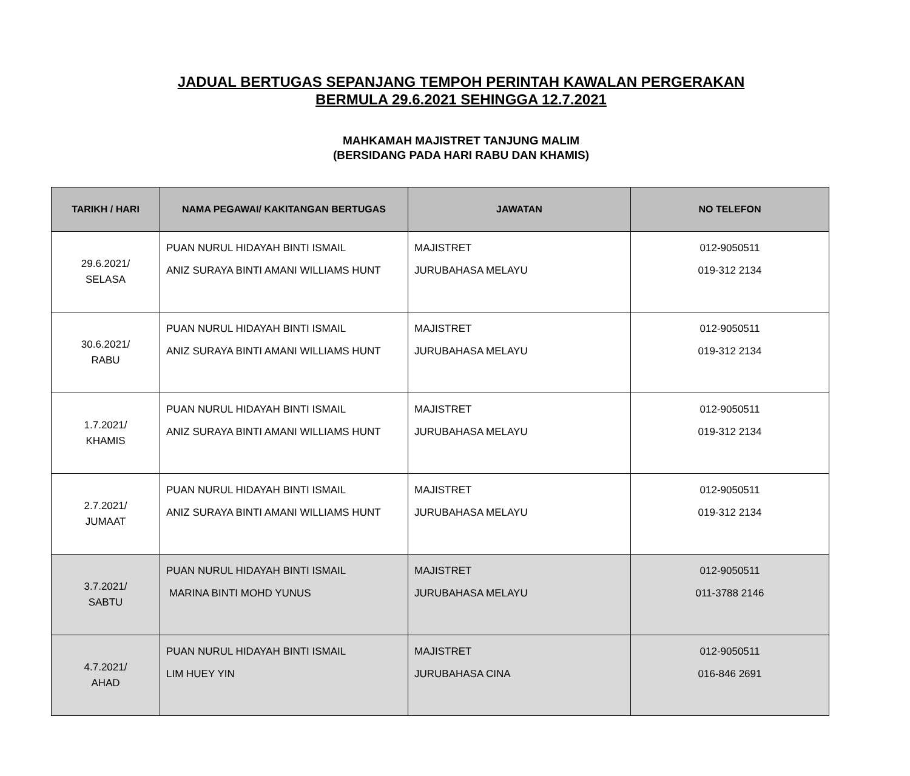JADUAL BERTUGAS SEPANJANG TEMPOH PERINTAH KAWALAN PERGERAKAN
BERMULA 29.6.2021 SEHINGGA 12.7.2021
MAHKAMAH MAJISTRET TANJUNG MALIM
(BERSIDANG PADA HARI RABU DAN KHAMIS)
| TARIKH / HARI | NAMA PEGAWAI/ KAKITANGAN BERTUGAS | JAWATAN | NO TELEFON |
| --- | --- | --- | --- |
| 29.6.2021/ SELASA | PUAN NURUL HIDAYAH BINTI ISMAIL ANIZ SURAYA BINTI AMANI WILLIAMS HUNT | MAJISTRET JURUBAHASA MELAYU | 012-9050511 019-312 2134 |
| 30.6.2021/ RABU | PUAN NURUL HIDAYAH BINTI ISMAIL ANIZ SURAYA BINTI AMANI WILLIAMS HUNT | MAJISTRET JURUBAHASA MELAYU | 012-9050511 019-312 2134 |
| 1.7.2021/ KHAMIS | PUAN NURUL HIDAYAH BINTI ISMAIL ANIZ SURAYA BINTI AMANI WILLIAMS HUNT | MAJISTRET JURUBAHASA MELAYU | 012-9050511 019-312 2134 |
| 2.7.2021/ JUMAAT | PUAN NURUL HIDAYAH BINTI ISMAIL ANIZ SURAYA BINTI AMANI WILLIAMS HUNT | MAJISTRET JURUBAHASA MELAYU | 012-9050511 019-312 2134 |
| 3.7.2021/ SABTU | PUAN NURUL HIDAYAH BINTI ISMAIL MARINA BINTI MOHD YUNUS | MAJISTRET JURUBAHASA MELAYU | 012-9050511 011-3788 2146 |
| 4.7.2021/ AHAD | PUAN NURUL HIDAYAH BINTI ISMAIL LIM HUEY YIN | MAJISTRET JURUBAHASA CINA | 012-9050511 016-846 2691 |